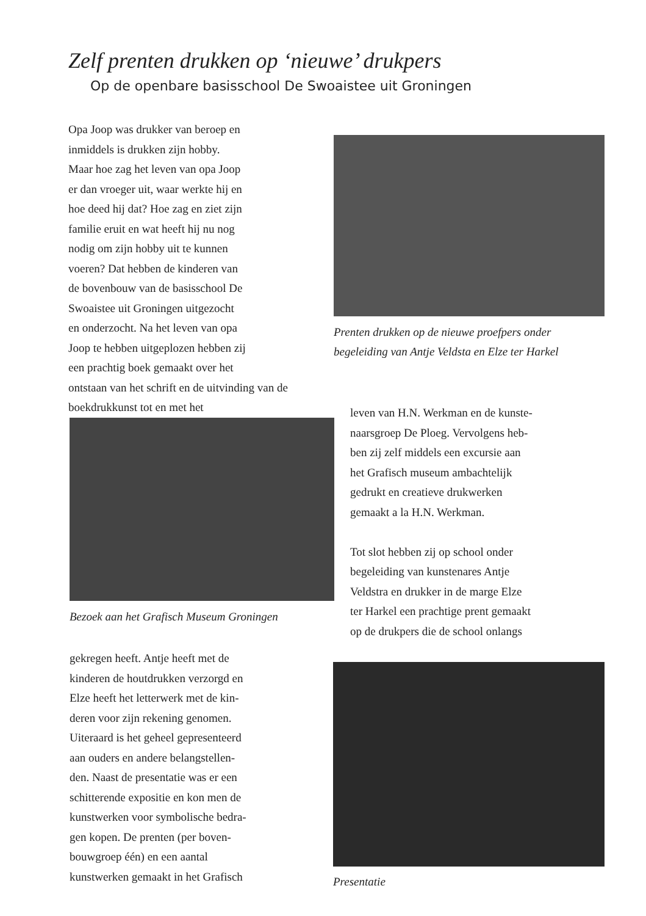Zelf prenten drukken op ‘nieuwe’ drukpers
Op de openbare basisschool De Swoaistee uit Groningen
Opa Joop was drukker van beroep en
inmiddels is drukken zijn hobby.
Maar hoe zag het leven van opa Joop
er dan vroeger uit, waar werkte hij en
hoe deed hij dat? Hoe zag en ziet zijn
familie eruit en wat heeft hij nu nog
nodig om zijn hobby uit te kunnen
voeren? Dat hebben de kinderen van
de bovenbouw van de basisschool De
Swoaistee uit Groningen uitgezocht
en onderzocht. Na het leven van opa
Joop te hebben uitgeplozen hebben zij
een prachtig boek gemaakt over het
ontstaan van het schrift en de uitvinding van de boekdrukkunst tot en met het
Prenten drukken op de nieuwe proefpers onder
begeleiding van Antje Veldsta en Elze ter Harkel
Bezoek aan het Grafisch Museum Groningen
leven van H.N. Werkman en de kunste-
naarsgroep De Ploeg. Vervolgens heb-
ben zij zelf middels een excursie aan
het Grafisch museum ambachtelijk
gedrukt en creatieve drukwerken
gemaakt a la H.N. Werkman.
Tot slot hebben zij op school onder
begeleiding van kunstenares Antje
Veldstra en drukker in de marge Elze
ter Harkel een prachtige prent gemaakt
op de drukpers die de school onlangs
gekregen heeft. Antje heeft met de
kinderen de houtdrukken verzorgd en
Elze heeft het letterwerk met de kin-
deren voor zijn rekening genomen.
Uiteraard is het geheel gepresenteerd
aan ouders en andere belangstellen-
den. Naast de presentatie was er een
schitterende expositie en kon men de
kunstwerken voor symbolische bedra-
gen kopen. De prenten (per boven-
bouwgroep één) en een aantal
kunstwerken gemaakt in het Grafisch
Presentatie